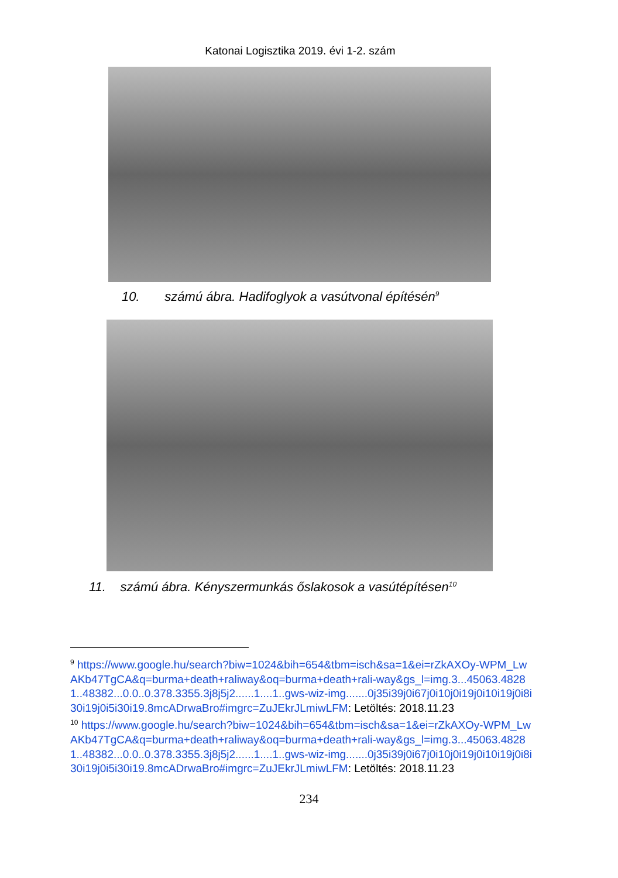Katonai Logisztika 2019. évi 1-2. szám
10. számú ábra. Hadifoglyok a vasútvonal építésén<sup>9</sup>
11. számú ábra. Kényszermunkás őslakosok a vasútépítésen<sup>10</sup>
<sup>9</sup> https://www.google.hu/search?biw=1024&bih=654&tbm=isch&sa=1&ei=rZkAXOy-WPM_LwAKb47TgCA&q=burma+death+raliway&oq=burma+death+rali-way&gs_l=img.3...45063.48281..48382...0.0..0.378.3355.3j8j5j2......1....1..gws-wiz-img.......0j35i39j0i67j0i10j0i19j0i10i19j0i8i30i19j0i5i30i19.8mcADrwaBro#imgrc=ZuJEkrJLmiwLFM: Letöltés: 2018.11.23
<sup>10</sup> https://www.google.hu/search?biw=1024&bih=654&tbm=isch&sa=1&ei=rZkAXOy-WPM_LwAKb47TgCA&q=burma+death+raliway&oq=burma+death+rali-way&gs_l=img.3...45063.48281..48382...0.0..0.378.3355.3j8j5j2......1....1..gws-wiz-img.......0j35i39j0i67j0i10j0i19j0i10i19j0i8i30i19j0i5i30i19.8mcADrwaBro#imgrc=ZuJEkrJLmiwLFM: Letöltés: 2018.11.23
234